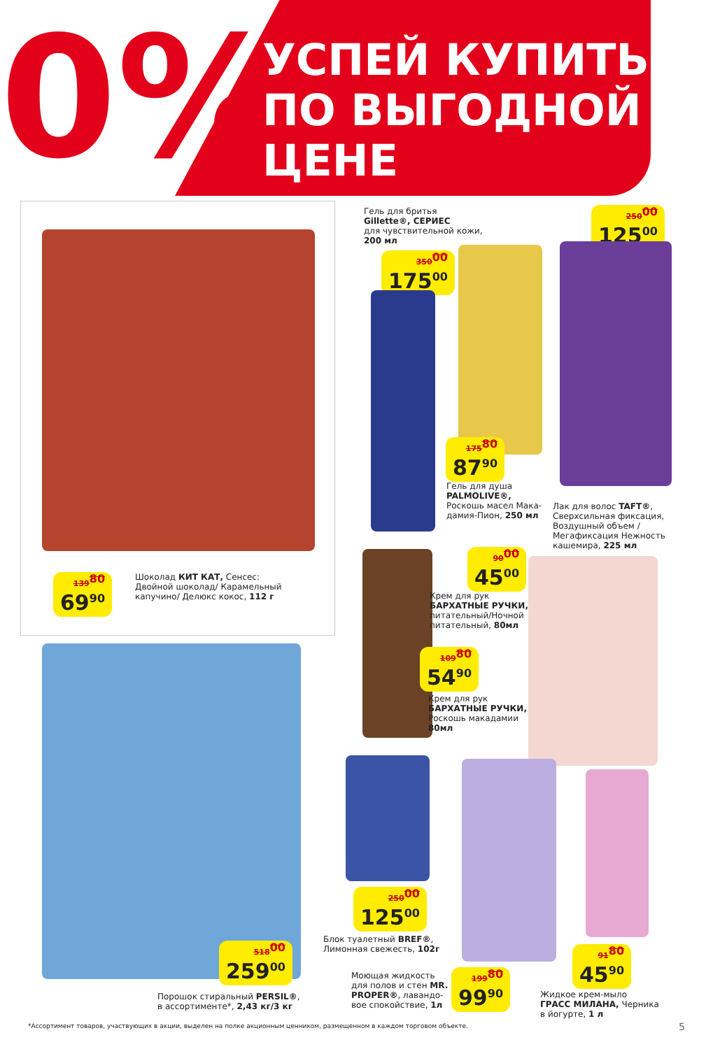0%
УСПЕЙ КУПИТЬ
ПО ВЫГОДНОЙ
ЦЕНЕ
139<sup>80</sup>
69<sup>90</sup>
Шоколад КИТ КАТ, Сенсес: Двойной шоколад/ Карамельный капучино/ Делюкс кокос, 112 г
Гель для бритья
Gillette®, СЕРИЕС
для чувствительной кожи,
200 мл
350<sup>00</sup>
175<sup>00</sup>
250<sup>00</sup>
125<sup>00</sup>
175<sup>80</sup>
87<sup>90</sup>
Гель для душа
PALMOLIVE®,
Роскошь масел Мака-
дамия-Пион, 250 мл
Лак для волос TAFT®, Сверхсильная фиксация, Воздушный объем / Мегафиксация Нежность кашемира, 225 мл
90<sup>00</sup>
45<sup>00</sup>
Крем для рук
БАРХАТНЫЕ РУЧКИ,
питательный/Ночной
питательный, 80мл
109<sup>80</sup>
54<sup>90</sup>
Крем для рук
БАРХАТНЫЕ РУЧКИ,
Роскошь макадамии
80мл
518<sup>00</sup>
259<sup>00</sup>
Порошок стиральный PERSIL®,
в ассортименте*, 2,43 кг/3 кг
250<sup>00</sup>
125<sup>00</sup>
Блок туалетный BREF®,
Лимонная свежесть, 102г
Моющая жидкость
для полов и стен MR.
PROPER®, лавандо-
вое спокойствие, 1л
199<sup>80</sup>
99<sup>90</sup>
91<sup>80</sup>
45<sup>90</sup>
Жидкое крем-мыло
ГРАСС МИЛАНА, Черника
в йогурте, 1 л
*Ассортимент товаров, участвующих в акции, выделен на полке акционным ценником, размещенном в каждом торговом объекте.
5